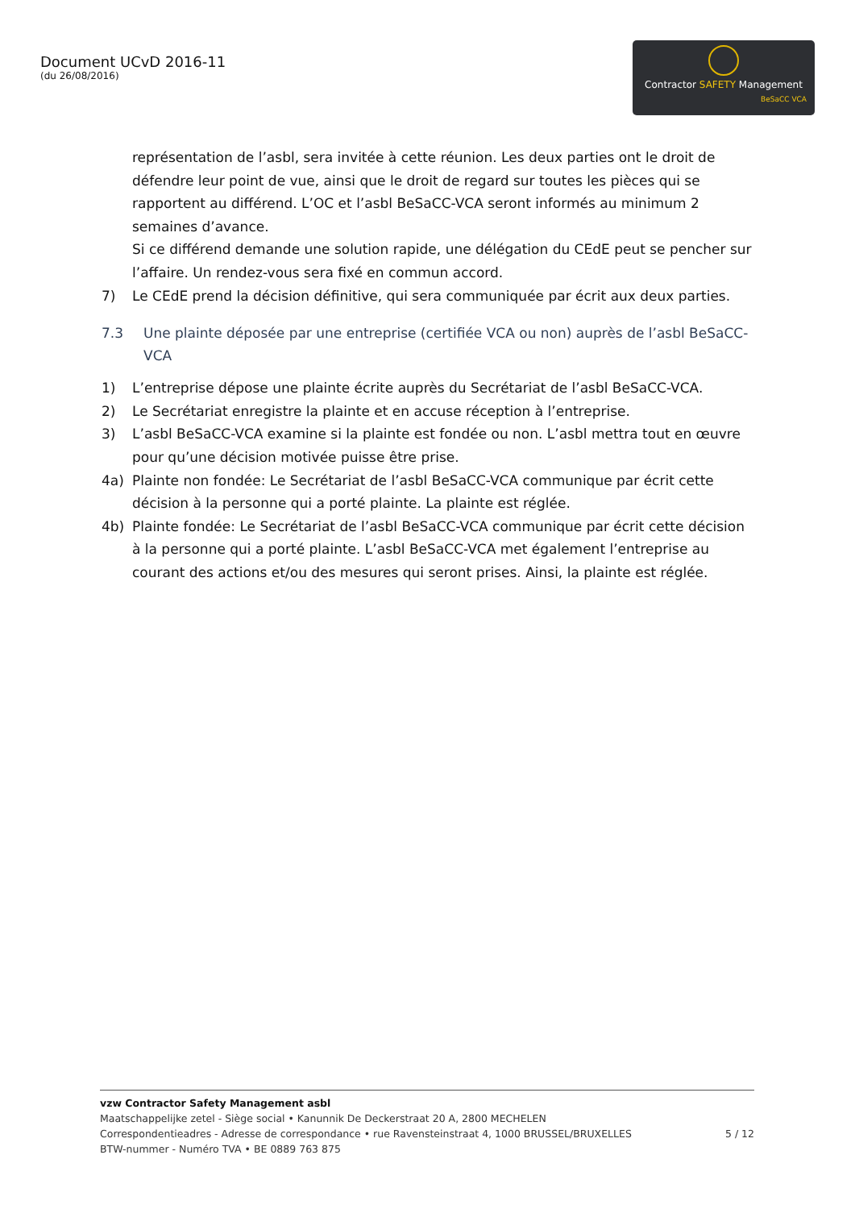Document UCvD 2016-11
(du 26/08/2016)
Contractor SAFETY Management
BeSaCC VCA
représentation de l’asbl, sera invitée à cette réunion. Les deux parties ont le droit de défendre leur point de vue, ainsi que le droit de regard sur toutes les pièces qui se rapportent au différend. L’OC et l’asbl BeSaCC-VCA seront informés au minimum 2 semaines d’avance.
Si ce différend demande une solution rapide, une délégation du CEdE peut se pencher sur l’affaire. Un rendez-vous sera fixé en commun accord.
7) Le CEdE prend la décision définitive, qui sera communiquée par écrit aux deux parties.
7.3 Une plainte déposée par une entreprise (certifiée VCA ou non) auprès de l’asbl BeSaCC-VCA
1) L’entreprise dépose une plainte écrite auprès du Secrétariat de l’asbl BeSaCC-VCA.
2) Le Secrétariat enregistre la plainte et en accuse réception à l’entreprise.
3) L’asbl BeSaCC-VCA examine si la plainte est fondée ou non. L’asbl mettra tout en œuvre pour qu’une décision motivée puisse être prise.
4a) Plainte non fondée: Le Secrétariat de l’asbl BeSaCC-VCA communique par écrit cette décision à la personne qui a porté plainte. La plainte est réglée.
4b) Plainte fondée: Le Secrétariat de l’asbl BeSaCC-VCA communique par écrit cette décision à la personne qui a porté plainte. L’asbl BeSaCC-VCA met également l’entreprise au courant des actions et/ou des mesures qui seront prises. Ainsi, la plainte est réglée.
vzw Contractor Safety Management asbl
Maatschappelijke zetel - Siège social • Kanunnik De Deckerstraat 20 A, 2800 MECHELEN
Correspondentieadres - Adresse de correspondance • rue Ravensteinstraat 4, 1000 BRUSSEL/BRUXELLES 5 / 12
BTW-nummer - Numéro TVA • BE 0889 763 875